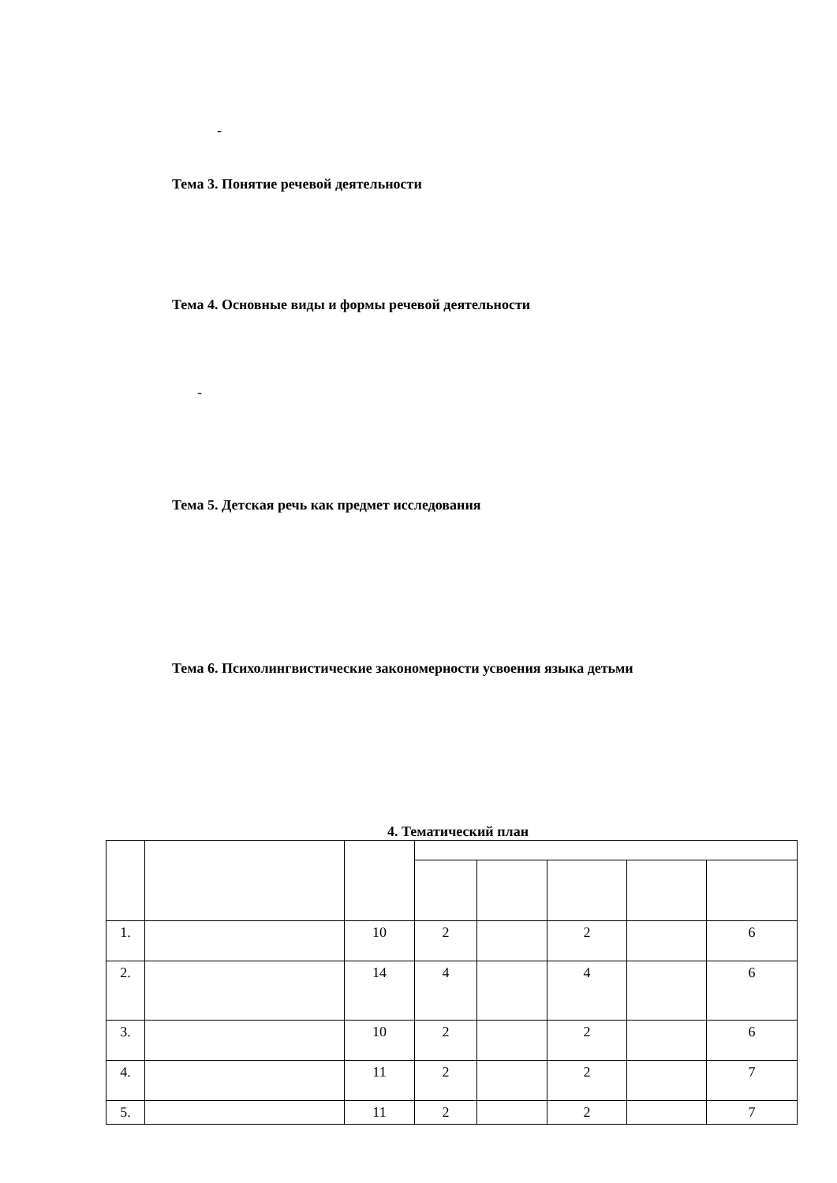-
Тема 3. Понятие речевой деятельности
Тема 4. Основные виды и формы речевой деятельности
-
Тема 5. Детская речь как предмет исследования
Тема 6. Психолингвистические закономерности усвоения языка детьми
4. Тематический план
| 1. | | 10 | 2 | | 2 | | 6 |
| 2. | | 14 | 4 | | 4 | | 6 |
| 3. | | 10 | 2 | | 2 | | 6 |
| 4. | | 11 | 2 | | 2 | | 7 |
| 5. | | 11 | 2 | | 2 | | 7 |